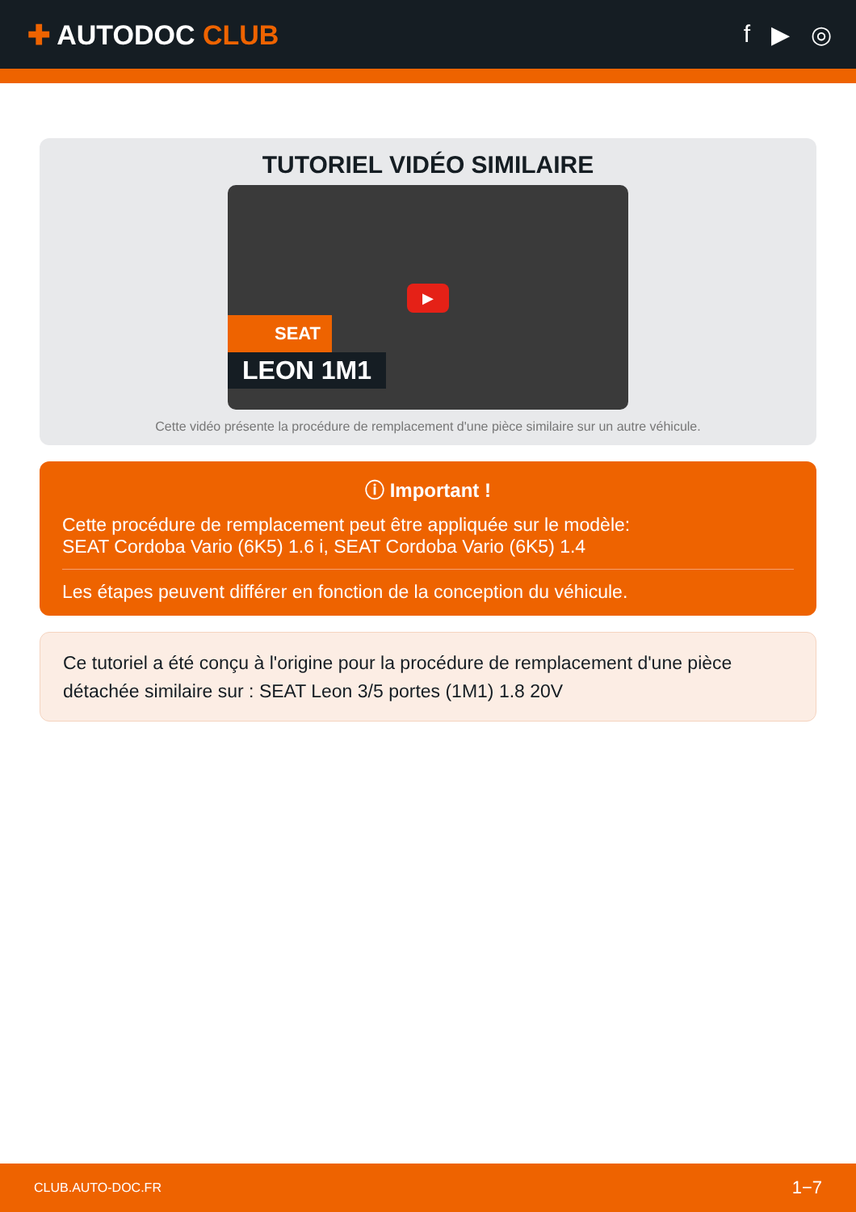✚ AUTODOC CLUB f ▶ ◎
TUTORIEL VIDÉO SIMILAIRE
▶
SEAT
LEON 1M1
Cette vidéo présente la procédure de remplacement d'une pièce similaire sur un autre véhicule.
ⓘ Important !
Cette procédure de remplacement peut être appliquée sur le modèle:
SEAT Cordoba Vario (6K5) 1.6 i, SEAT Cordoba Vario (6K5) 1.4
Les étapes peuvent différer en fonction de la conception du véhicule.
Ce tutoriel a été conçu à l'origine pour la procédure de remplacement d'une pièce détachée similaire sur : SEAT Leon 3/5 portes (1M1) 1.8 20V
CLUB.AUTO-DOC.FR 1−7